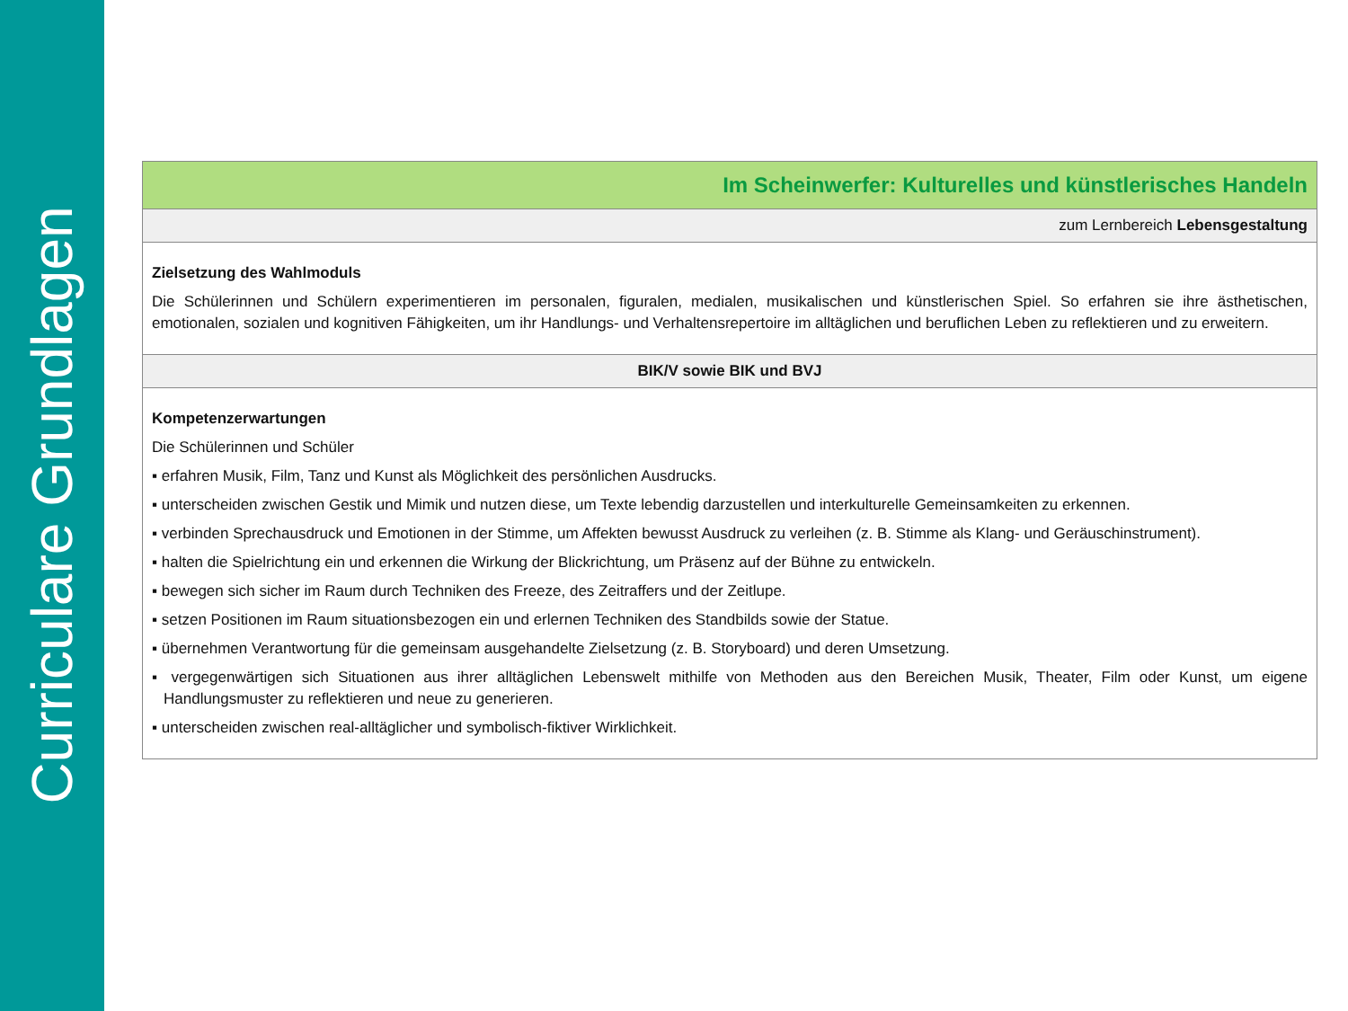Curriculare Grundlagen
| Im Scheinwerfer: Kulturelles und künstlerisches Handeln |
| zum Lernbereich Lebensgestaltung |
| Zielsetzung des Wahlmoduls Die Schülerinnen und Schülern experimentieren im personalen, figuralen, medialen, musikalischen und künstlerischen Spiel. So erfahren sie ihre ästheti­schen, emotionalen, sozialen und kognitiven Fähigkeiten, um ihr Handlungs- und Verhaltensrepertoire im alltäglichen und beruflichen Leben zu reflektie­ren und zu erweitern. |
| BIK/V sowie BIK und BVJ |
| Kompetenzerwartungen Die Schülerinnen und Schüler ▪ erfahren Musik, Film, Tanz und Kunst als Möglichkeit des persönlichen Ausdrucks. ▪ unterscheiden zwischen Gestik und Mimik und nutzen diese, um Texte lebendig darzustellen und interkulturelle Gemeinsamkeiten zu erkennen. ▪ verbinden Sprechausdruck und Emotionen in der Stimme, um Affekten bewusst Ausdruck zu verleihen (z. B. Stimme als Klang- und Geräuschinstru­ment). ▪ halten die Spielrichtung ein und erkennen die Wirkung der Blickrichtung, um Präsenz auf der Bühne zu entwickeln. ▪ bewegen sich sicher im Raum durch Techniken des Freeze, des Zeitraffers und der Zeitlupe. ▪ setzen Positionen im Raum situationsbezogen ein und erlernen Techniken des Standbilds sowie der Statue. ▪ übernehmen Verantwortung für die gemeinsam ausgehandelte Zielsetzung (z. B. Storyboard) und deren Umsetzung. ▪ vergegenwärtigen sich Situationen aus ihrer alltäglichen Lebenswelt mithilfe von Methoden aus den Bereichen Musik, Theater, Film oder Kunst, um eigene Handlungsmuster zu reflektieren und neue zu generieren. ▪ unterscheiden zwischen real-alltäglicher und symbolisch-fiktiver Wirklichkeit. |